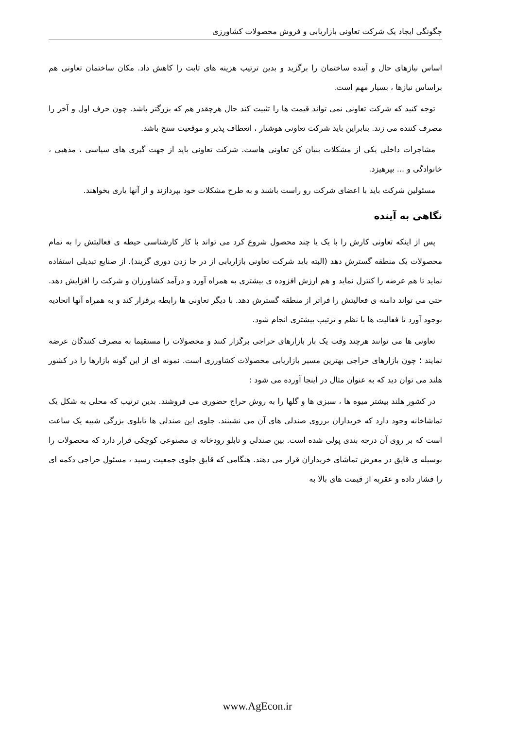چگونگی ایجاد یک شرکت تعاونی بازاریابی و فروش محصولات کشاورزی
اساس نیازهای حال و آینده ساختمان را برگزید و بدین ترتیب هزینه های ثابت را کاهش داد. مکان ساختمان تعاونی هم براساس نیازها ، بسیار مهم است.
توجه کنید که شرکت تعاونی نمی تواند قیمت ها را تثبیت کند حال هرچقدر هم که بزرگتر باشد. چون حرف اول و آخر را مصرف کننده می زند. بنابراین باید شرکت تعاونی هوشیار ، انعطاف پذیر و موقعیت سنج باشد.
مشاجرات داخلی یکی از مشکلات بنیان کن تعاونی هاست. شرکت تعاونی باید از جهت گیری های سیاسی ، مذهبی ، خانوادگی و ... بپرهیزد.
مسئولین شرکت باید با اعضای شرکت رو راست باشند و به طرح مشکلات خود بپردازند و از آنها یاری بخواهند.
نگاهی به آینده
پس از اینکه تعاونی کارش را با یک یا چند محصول شروع کرد می تواند با کار کارشناسی حیطه ی فعالیتش را به تمام محصولات یک منطقه گسترش دهد (البته باید شرکت تعاونی بازاریابی از در جا زدن دوری گزیند). از صنایع تبدیلی استفاده نماید تا هم عرضه را کنترل نماید و هم ارزش افزوده ی بیشتری به همراه آورد و درآمد کشاورزان و شرکت را افزایش دهد. حتی می تواند دامنه ی فعالیتش را فراتر از منطقه گسترش دهد. با دیگر تعاونی ها رابطه برقرار کند و به همراه آنها اتحادیه بوجود آورد تا فعالیت ها با نظم و ترتیب بیشتری انجام شود.
تعاونی ها می توانند هرچند وقت یک بار بازارهای حراجی برگزار کنند و محصولات را مستقیما به مصرف کنندگان عرضه نمایند ؛ چون بازارهای حراجی بهترین مسیر بازاریابی محصولات کشاورزی است. نمونه ای از این گونه بازارها را در کشور هلند می توان دید که به عنوان مثال در اینجا آورده می شود :
در کشور هلند بیشتر میوه ها ، سبزی ها و گلها را به روش حراج حضوری می فروشند. بدین ترتیب که محلی به شکل یک تماشاخانه وجود دارد که خریداران برروی صندلی های آن می نشینند. جلوی این صندلی ها تابلوی بزرگی شبیه یک ساعت است که بر روی آن درجه بندی پولی شده است. بین صندلی و تابلو رودخانه ی مصنوعی کوچکی قرار دارد که محصولات را بوسیله ی قایق در معرض تماشای خریداران قرار می دهند. هنگامی که قایق جلوی جمعیت رسید ، مسئول حراجی دکمه ای را فشار داده و عقربه از قیمت های بالا به
www.AgEcon.ir